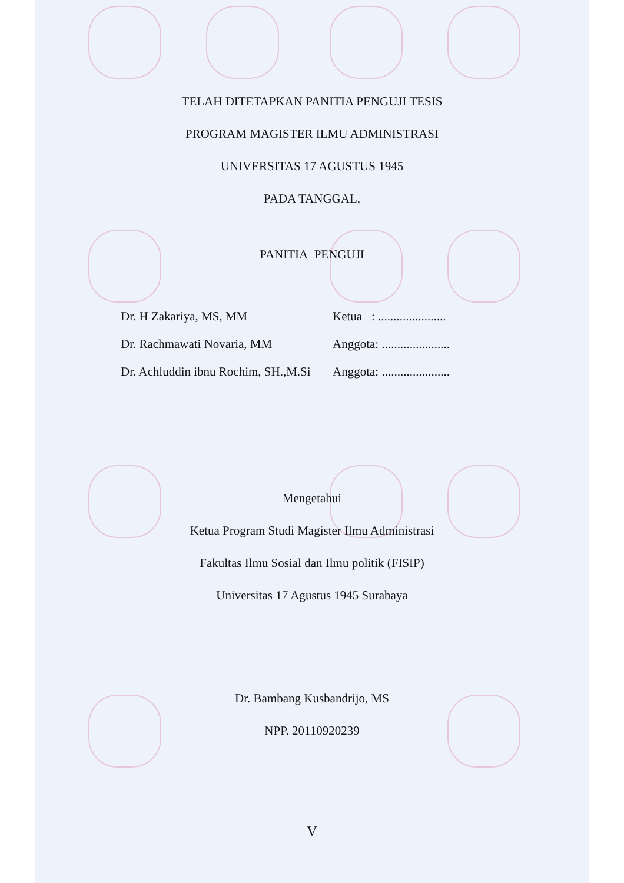TELAH DITETAPKAN PANITIA PENGUJI TESIS
PROGRAM MAGISTER ILMU ADMINISTRASI
UNIVERSITAS 17 AGUSTUS 1945
PADA TANGGAL,
PANITIA PENGUJI
Dr. H Zakariya, MS, MM Ketua : ......................
Dr. Rachmawati Novaria, MM Anggota: ......................
Dr. Achluddin ibnu Rochim, SH.,M.Si Anggota: ......................
Mengetahui
Ketua Program Studi Magister Ilmu Administrasi
Fakultas Ilmu Sosial dan Ilmu politik (FISIP)
Universitas 17 Agustus 1945 Surabaya
Dr. Bambang Kusbandrijo, MS
NPP. 20110920239
V